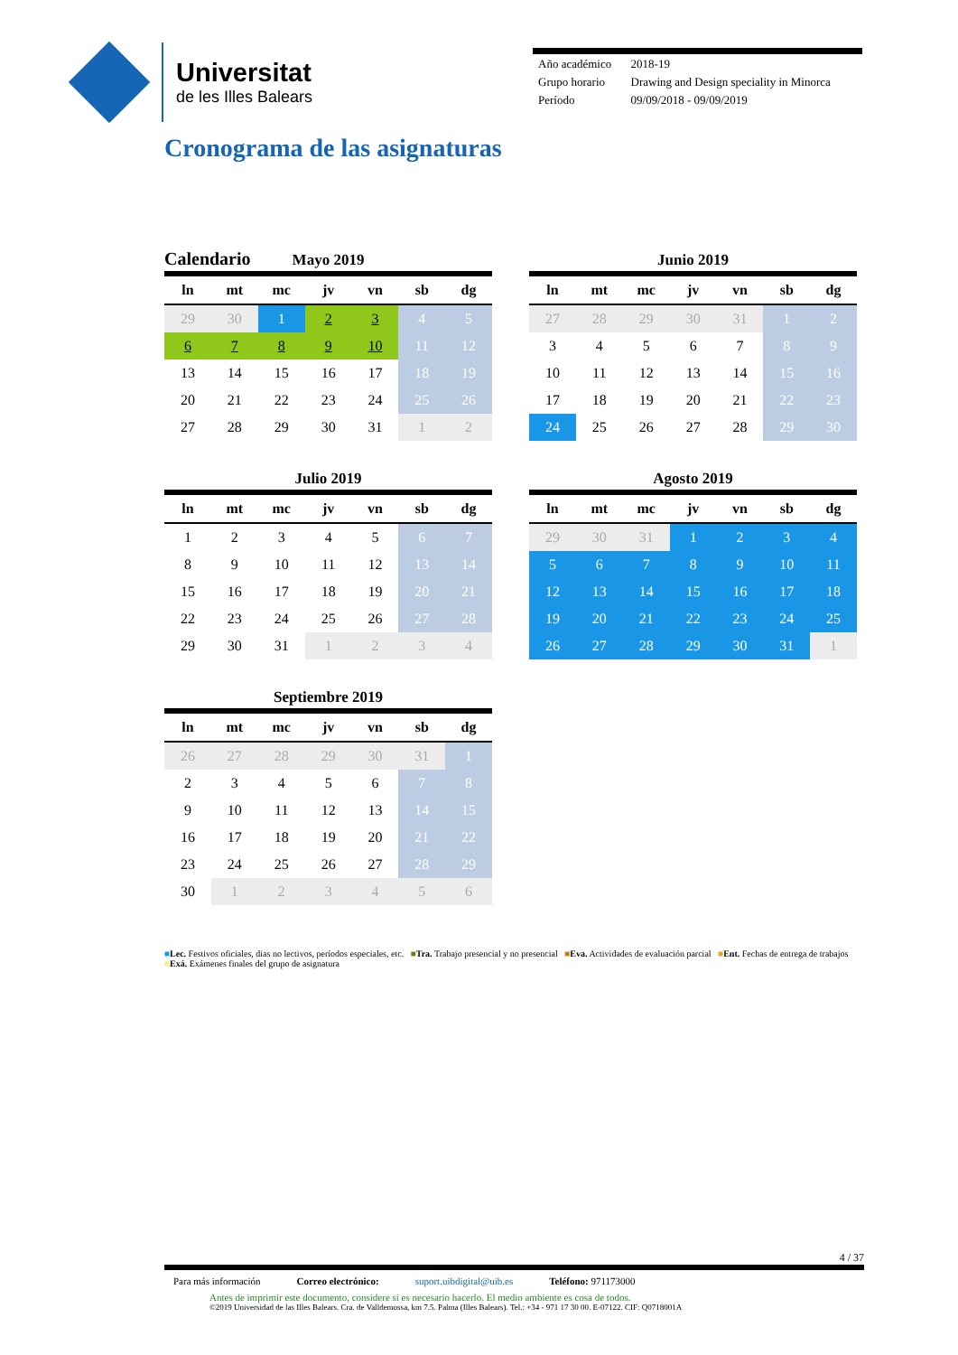Universitat
de les Illes Balears
| Año académico | 2018-19 |
| Grupo horario | Drawing and Design speciality in Minorca |
| Período | 09/09/2018 - 09/09/2019 |
Cronograma de las asignaturas
Calendario
Mayo 2019
| ln | mt | mc | jv | vn | sb | dg |
| --- | --- | --- | --- | --- | --- | --- |
| 29 | 30 | 1 | 2 | 3 | 4 | 5 |
| 6 | 7 | 8 | 9 | 10 | 11 | 12 |
| 13 | 14 | 15 | 16 | 17 | 18 | 19 |
| 20 | 21 | 22 | 23 | 24 | 25 | 26 |
| 27 | 28 | 29 | 30 | 31 | 1 | 2 |
Junio 2019
| ln | mt | mc | jv | vn | sb | dg |
| --- | --- | --- | --- | --- | --- | --- |
| 27 | 28 | 29 | 30 | 31 | 1 | 2 |
| 3 | 4 | 5 | 6 | 7 | 8 | 9 |
| 10 | 11 | 12 | 13 | 14 | 15 | 16 |
| 17 | 18 | 19 | 20 | 21 | 22 | 23 |
| 24 | 25 | 26 | 27 | 28 | 29 | 30 |
Julio 2019
| ln | mt | mc | jv | vn | sb | dg |
| --- | --- | --- | --- | --- | --- | --- |
| 1 | 2 | 3 | 4 | 5 | 6 | 7 |
| 8 | 9 | 10 | 11 | 12 | 13 | 14 |
| 15 | 16 | 17 | 18 | 19 | 20 | 21 |
| 22 | 23 | 24 | 25 | 26 | 27 | 28 |
| 29 | 30 | 31 | 1 | 2 | 3 | 4 |
Agosto 2019
| ln | mt | mc | jv | vn | sb | dg |
| --- | --- | --- | --- | --- | --- | --- |
| 29 | 30 | 31 | 1 | 2 | 3 | 4 |
| 5 | 6 | 7 | 8 | 9 | 10 | 11 |
| 12 | 13 | 14 | 15 | 16 | 17 | 18 |
| 19 | 20 | 21 | 22 | 23 | 24 | 25 |
| 26 | 27 | 28 | 29 | 30 | 31 | 1 |
Septiembre 2019
| ln | mt | mc | jv | vn | sb | dg |
| --- | --- | --- | --- | --- | --- | --- |
| 26 | 27 | 28 | 29 | 30 | 31 | 1 |
| 2 | 3 | 4 | 5 | 6 | 7 | 8 |
| 9 | 10 | 11 | 12 | 13 | 14 | 15 |
| 16 | 17 | 18 | 19 | 20 | 21 | 22 |
| 23 | 24 | 25 | 26 | 27 | 28 | 29 |
| 30 | 1 | 2 | 3 | 4 | 5 | 6 |
■Lec. Festivos oficiales, dias no lectivos, períodos especiales, etc. ■Tra. Trabajo presencial y no presencial ■Eva. Actividades de evaluación parcial ■Ent. Fechas de entrega de trabajos ■Exá. Exámenes finales del grupo de asignatura
4 / 37
Para más información Correo electrónico: suport.uibdigital@uib.es Teléfono: 971173000
Antes de imprimir este documento, considere si es necesario hacerlo. El medio ambiente es cosa de todos.
©2019 Universidad de las Illes Balears. Cra. de Valldemossa, km 7.5. Palma (Illes Balears). Tel.: +34 - 971 17 30 00. E-07122. CIF: Q0718001A